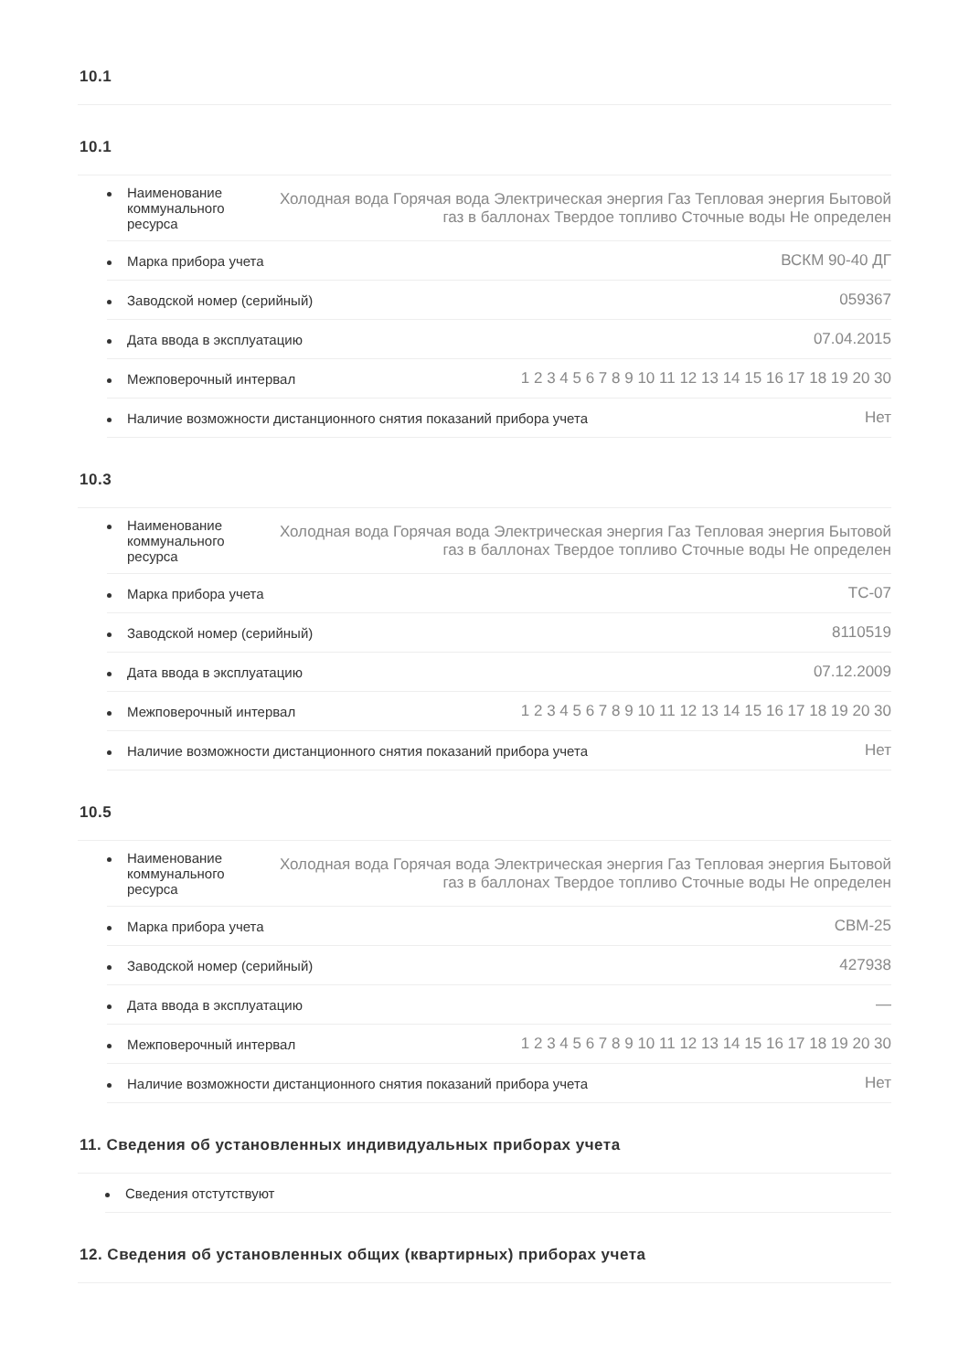10.1
10.1
Наименование коммунального ресурса Холодная вода Горячая вода Электрическая энергия Газ Тепловая энергия Бытовой газ в баллонах Твердое топливо Сточные воды Не определен
Марка прибора учета ВСКМ 90-40 ДГ
Заводской номер (серийный) 059367
Дата ввода в эксплуатацию 07.04.2015
Межповерочный интервал 1 2 3 4 5 6 7 8 9 10 11 12 13 14 15 16 17 18 19 20 30
Наличие возможности дистанционного снятия показаний прибора учета Нет
10.3
Наименование коммунального ресурса Холодная вода Горячая вода Электрическая энергия Газ Тепловая энергия Бытовой газ в баллонах Твердое топливо Сточные воды Не определен
Марка прибора учета ТС-07
Заводской номер (серийный) 8110519
Дата ввода в эксплуатацию 07.12.2009
Межповерочный интервал 1 2 3 4 5 6 7 8 9 10 11 12 13 14 15 16 17 18 19 20 30
Наличие возможности дистанционного снятия показаний прибора учета Нет
10.5
Наименование коммунального ресурса Холодная вода Горячая вода Электрическая энергия Газ Тепловая энергия Бытовой газ в баллонах Твердое топливо Сточные воды Не определен
Марка прибора учета СВМ-25
Заводской номер (серийный) 427938
Дата ввода в эксплуатацию —
Межповерочный интервал 1 2 3 4 5 6 7 8 9 10 11 12 13 14 15 16 17 18 19 20 30
Наличие возможности дистанционного снятия показаний прибора учета Нет
11. Сведения об установленных индивидуальных приборах учета
Сведения отстутствуют
12. Сведения об установленных общих (квартирных) приборах учета